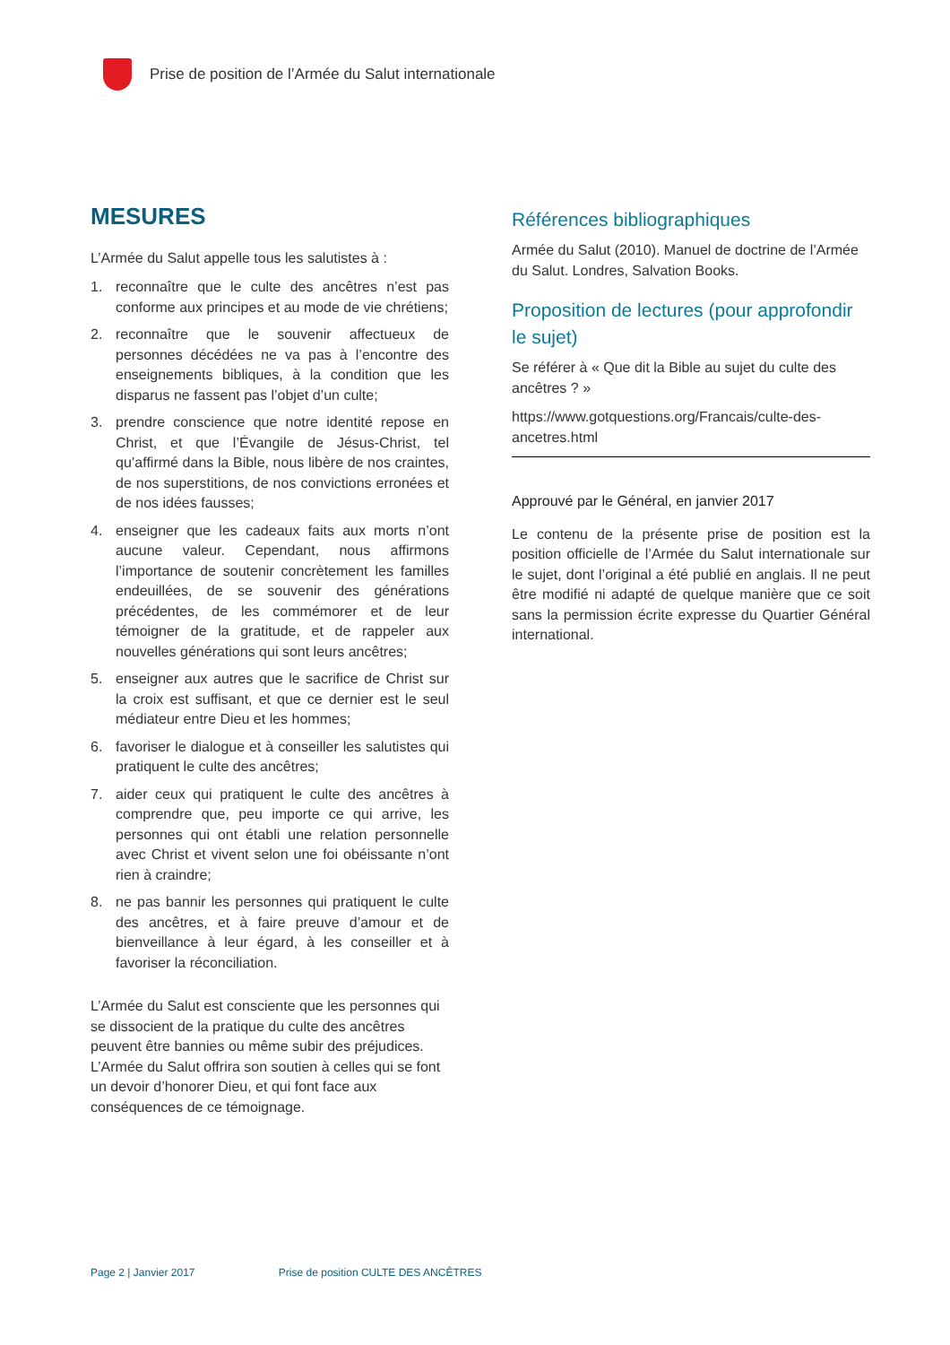Prise de position de l’Armée du Salut internationale
MESURES
L’Armée du Salut appelle tous les salutistes à :
1. reconnaître que le culte des ancêtres n’est pas conforme aux principes et au mode de vie chrétiens;
2. reconnaître que le souvenir affectueux de personnes décédées ne va pas à l’encontre des enseignements bibliques, à la condition que les disparus ne fassent pas l’objet d’un culte;
3. prendre conscience que notre identité repose en Christ, et que l’Évangile de Jésus-Christ, tel qu’affirmé dans la Bible, nous libère de nos craintes, de nos superstitions, de nos convictions erronées et de nos idées fausses;
4. enseigner que les cadeaux faits aux morts n’ont aucune valeur. Cependant, nous affirmons l’importance de soutenir concrètement les familles endeuillées, de se souvenir des générations précédentes, de les commémorer et de leur témoigner de la gratitude, et de rappeler aux nouvelles générations qui sont leurs ancêtres;
5. enseigner aux autres que le sacrifice de Christ sur la croix est suffisant, et que ce dernier est le seul médiateur entre Dieu et les hommes;
6. favoriser le dialogue et à conseiller les salutistes qui pratiquent le culte des ancêtres;
7. aider ceux qui pratiquent le culte des ancêtres à comprendre que, peu importe ce qui arrive, les personnes qui ont établi une relation personnelle avec Christ et vivent selon une foi obéissante n’ont rien à craindre;
8. ne pas bannir les personnes qui pratiquent le culte des ancêtres, et à faire preuve d’amour et de bienveillance à leur égard, à les conseiller et à favoriser la réconciliation.
L’Armée du Salut est consciente que les personnes qui se dissocient de la pratique du culte des ancêtres peuvent être bannies ou même subir des préjudices. L’Armée du Salut offrira son soutien à celles qui se font un devoir d’honorer Dieu, et qui font face aux conséquences de ce témoignage.
Références bibliographiques
Armée du Salut (2010). Manuel de doctrine de l’Armée du Salut. Londres, Salvation Books.
Proposition de lectures (pour approfondir le sujet)
Se référer à « Que dit la Bible au sujet du culte des ancêtres ? »
https://www.gotquestions.org/Francais/culte-des-ancetres.html
Approuvé par le Général, en janvier 2017
Le contenu de la présente prise de position est la position officielle de l’Armée du Salut internationale sur le sujet, dont l’original a été publié en anglais. Il ne peut être modifié ni adapté de quelque manière que ce soit sans la permission écrite expresse du Quartier Général international.
Page 2 | Janvier 2017 Prise de position CULTE DES ANCÊTRES